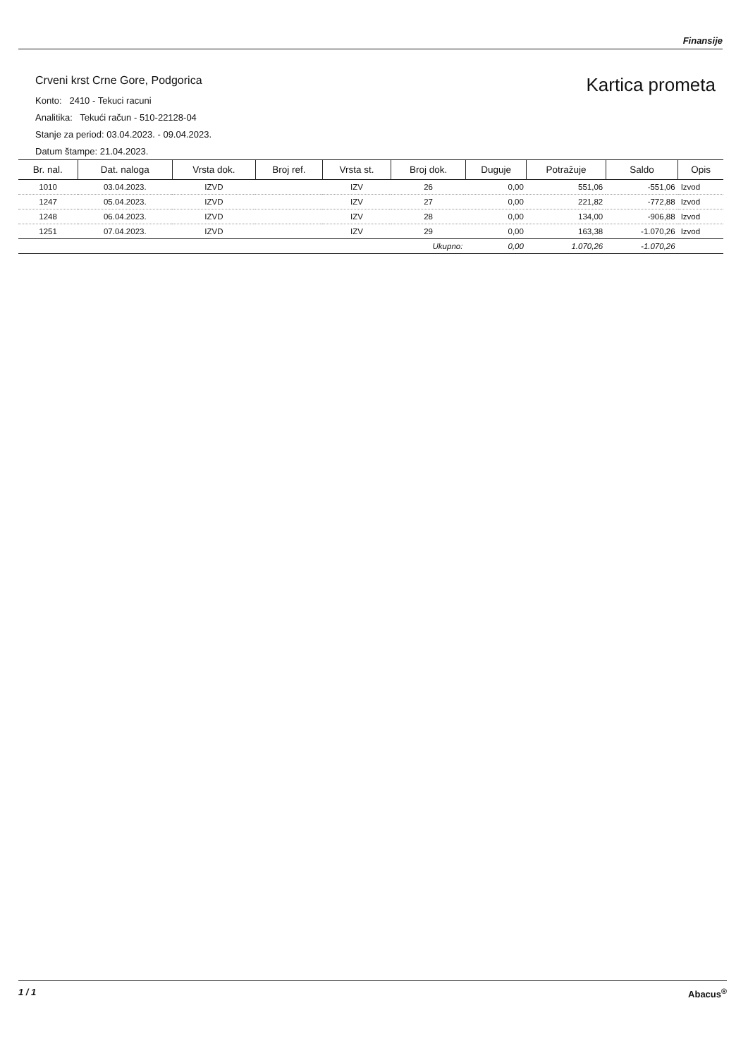Finansije
Kartica prometa
Crveni krst Crne Gore, Podgorica
Konto: 2410 - Tekuci racuni
Analitika: Tekući račun - 510-22128-04
Stanje za period: 03.04.2023. - 09.04.2023.
Datum štampe: 21.04.2023.
| Br. nal. | Dat. naloga | Vrsta dok. | Broj ref. | Vrsta st. | Broj dok. | Duguje | Potražuje | Saldo | Opis |
| --- | --- | --- | --- | --- | --- | --- | --- | --- | --- |
| 1010 | 03.04.2023. | IZVD | | IZV | 26 | 0,00 | 551,06 | -551,06 | Izvod |
| 1247 | 05.04.2023. | IZVD | | IZV | 27 | 0,00 | 221,82 | -772,88 | Izvod |
| 1248 | 06.04.2023. | IZVD | | IZV | 28 | 0,00 | 134,00 | -906,88 | Izvod |
| 1251 | 07.04.2023. | IZVD | | IZV | 29 | 0,00 | 163,38 | -1.070,26 | Izvod |
| Ukupno: | | | | | | 0,00 | 1.070,26 | -1.070,26 | |
1 / 1 Abacus<sup>®</sup>